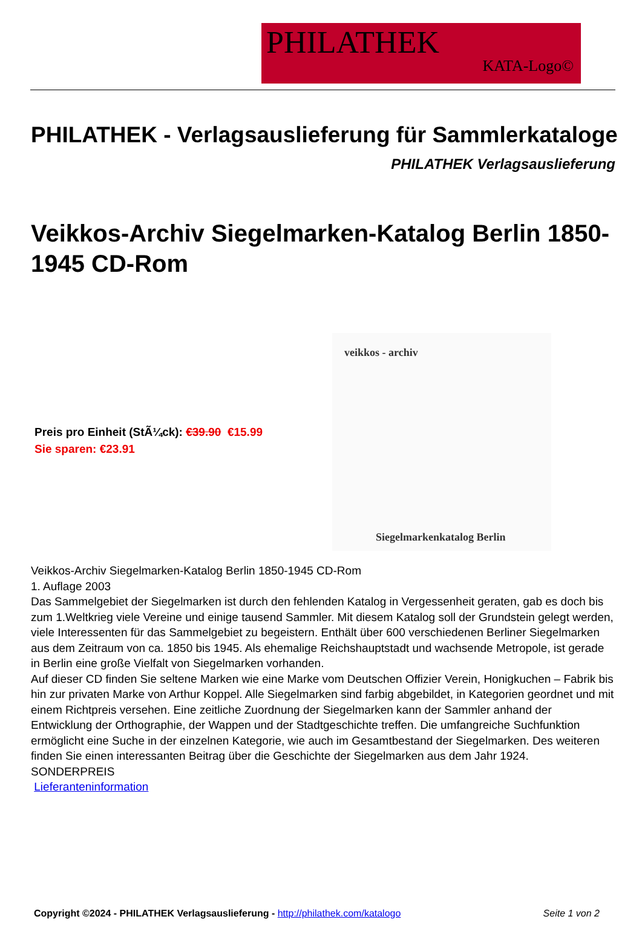PHILATHEK
KATA-Logo©
PHILATHEK - Verlagsauslieferung für Sammlerkataloge
PHILATHEK Verlagsauslieferung
Veikkos-Archiv Siegelmarken-Katalog Berlin 1850-1945 CD-Rom
Preis pro Einheit (StÃ¼ck): €39.90 €15.99
Sie sparen: €23.91
veikkos - archiv
Siegelmarkenkatalog Berlin
Veikkos-Archiv Siegelmarken-Katalog Berlin 1850-1945 CD-Rom
1. Auflage 2003
Das Sammelgebiet der Siegelmarken ist durch den fehlenden Katalog in Vergessenheit geraten, gab es doch bis zum 1.Weltkrieg viele Vereine und einige tausend Sammler. Mit diesem Katalog soll der Grundstein gelegt werden, viele Interessenten für das Sammelgebiet zu begeistern. Enthält über 600 verschiedenen Berliner Siegelmarken aus dem Zeitraum von ca. 1850 bis 1945. Als ehemalige Reichshauptstadt und wachsende Metropole, ist gerade in Berlin eine große Vielfalt von Siegelmarken vorhanden.
Auf dieser CD finden Sie seltene Marken wie eine Marke vom Deutschen Offizier Verein, Honigkuchen – Fabrik bis hin zur privaten Marke von Arthur Koppel. Alle Siegelmarken sind farbig abgebildet, in Kategorien geordnet und mit einem Richtpreis versehen. Eine zeitliche Zuordnung der Siegelmarken kann der Sammler anhand der Entwicklung der Orthographie, der Wappen und der Stadtgeschichte treffen. Die umfangreiche Suchfunktion ermöglicht eine Suche in der einzelnen Kategorie, wie auch im Gesamtbestand der Siegelmarken. Des weiteren finden Sie einen interessanten Beitrag über die Geschichte der Siegelmarken aus dem Jahr 1924.
SONDERPREIS
Lieferanteninformation
Copyright ©2024 - PHILATHEK Verlagsauslieferung - http://philathek.com/katalogo Seite 1 von 2